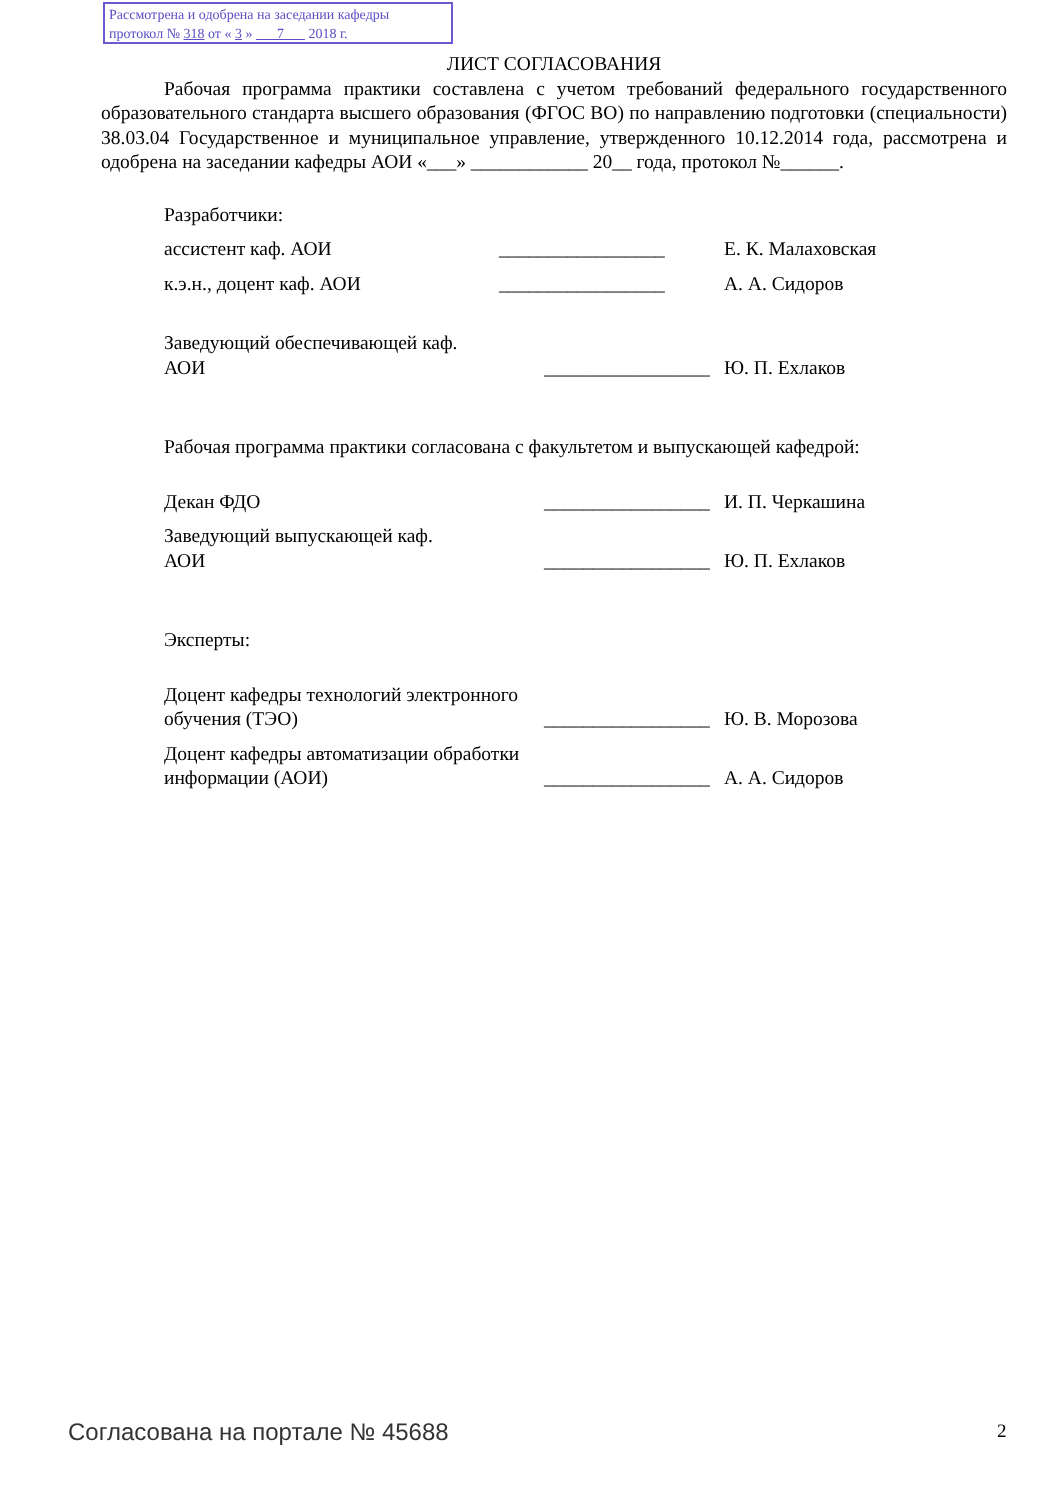Рассмотрена и одобрена на заседании кафедры
протокол № 318 от « 3 » 7 2018 г.
ЛИСТ СОГЛАСОВАНИЯ
Рабочая программа практики составлена с учетом требований федерального государственного образовательного стандарта высшего образования (ФГОС ВО) по направлению подготовки (специальности) 38.03.04 Государственное и муниципальное управление, утвержденного 10.12.2014 года, рассмотрена и одобрена на заседании кафедры АОИ «___» ____________ 20__ года, протокол №______.
Разработчики:
ассистент каф. АОИ _________________ Е. К. Малаховская
к.э.н., доцент каф. АОИ _________________ А. А. Сидоров
Заведующий обеспечивающей каф.
АОИ
_________________
Ю. П. Ехлаков
Рабочая программа практики согласована с факультетом и выпускающей кафедрой:
Декан ФДО _________________
И. П. Черкашина
Заведующий выпускающей каф.
АОИ
_________________
Ю. П. Ехлаков
Эксперты:
Доцент кафедры технологий электронного обучения (ТЭО)
_________________
Ю. В. Морозова
Доцент кафедры автоматизации обработки информации (АОИ)
_________________
А. А. Сидоров
Согласована на портале № 45688 2